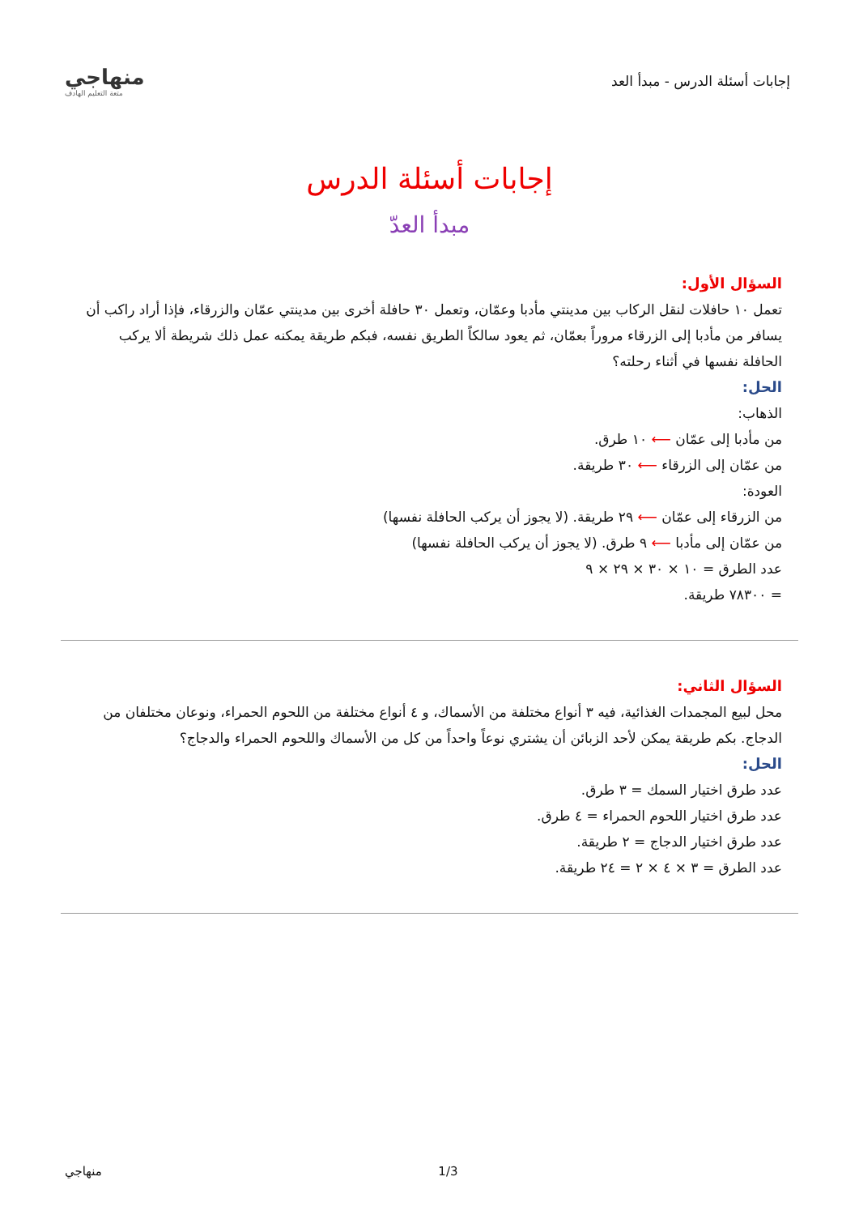إجابات أسئلة الدرس - مبدأ العد
منهاجي
متعة التعليم الهادف
إجابات أسئلة الدرس
مبدأ العدّ
السؤال الأول:
تعمل ١٠ حافلات لنقل الركاب بين مدينتي مأدبا وعمّان، وتعمل ٣٠ حافلة أخرى بين مدينتي عمّان والزرقاء، فإذا أراد راكب أن يسافر من مأدبا إلى الزرقاء مروراً بعمّان، ثم يعود سالكاً الطريق نفسه، فبكم طريقة يمكنه عمل ذلك شريطة ألا يركب الحافلة نفسها في أثناء رحلته؟
الحل:
الذهاب:
من مأدبا إلى عمّان ⟵ ١٠ طرق.
من عمّان إلى الزرقاء ⟵ ٣٠ طريقة.
العودة:
من الزرقاء إلى عمّان ⟵ ٢٩ طريقة. (لا يجوز أن يركب الحافلة نفسها)
من عمّان إلى مأدبا ⟵ ٩ طرق. (لا يجوز أن يركب الحافلة نفسها)
عدد الطرق = ١٠ × ٣٠ × ٢٩ × ٩
= ٧٨٣٠٠ طريقة.
السؤال الثاني:
محل لبيع المجمدات الغذائية، فيه ٣ أنواع مختلفة من الأسماك، و ٤ أنواع مختلفة من اللحوم الحمراء، ونوعان مختلفان من الدجاج. بكم طريقة يمكن لأحد الزبائن أن يشتري نوعاً واحداً من كل من الأسماك واللحوم الحمراء والدجاج؟
الحل:
عدد طرق اختيار السمك = ٣ طرق.
عدد طرق اختيار اللحوم الحمراء = ٤ طرق.
عدد طرق اختيار الدجاج = ٢ طريقة.
عدد الطرق = ٣ × ٤ × ٢ = ٢٤ طريقة.
منهاجي 1/3